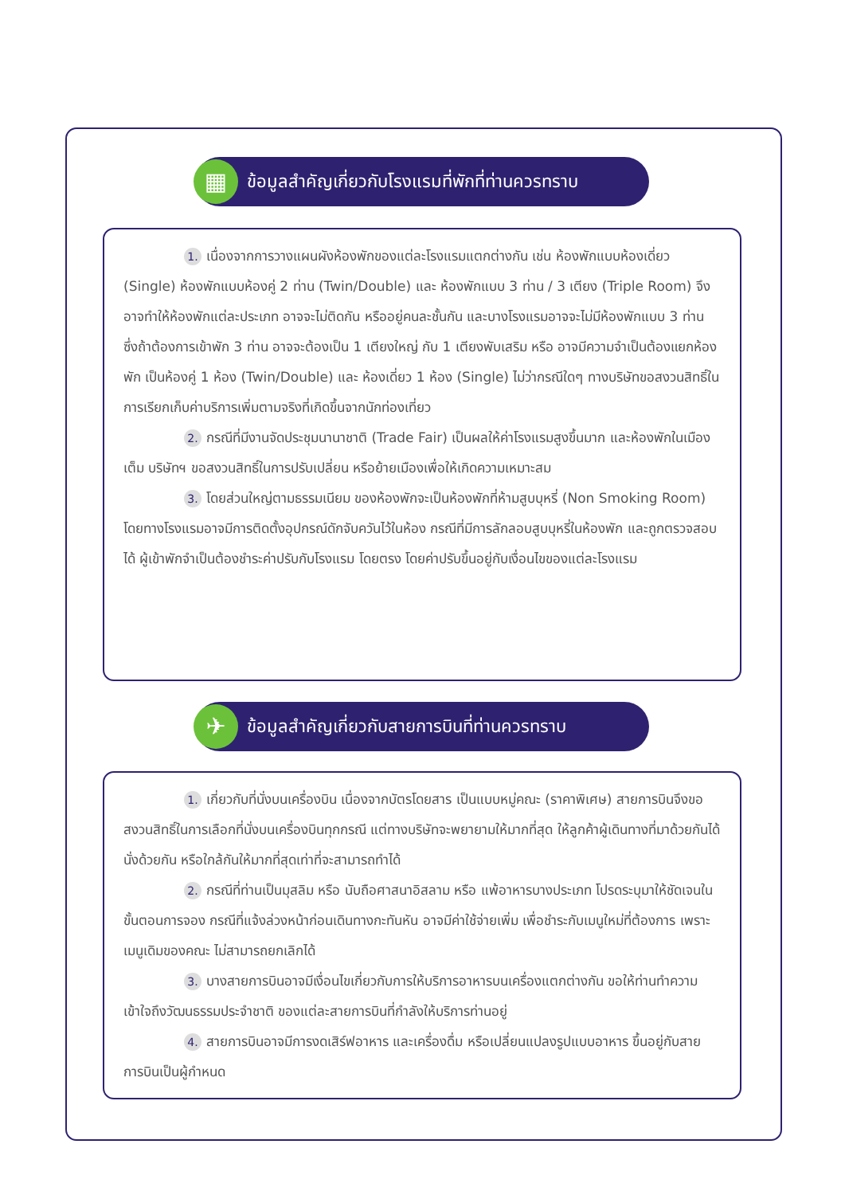▦ ข้อมูลสำคัญเกี่ยวกับโรงแรมที่พักที่ท่านควรทราบ
1. เนื่องจากการวางแผนผังห้องพักของแต่ละโรงแรมแตกต่างกัน เช่น ห้องพักแบบห้องเดี่ยว (Single) ห้องพักแบบห้องคู่ 2 ท่าน (Twin/Double) และ ห้องพักแบบ 3 ท่าน / 3 เตียง (Triple Room) จึงอาจทำให้ห้องพักแต่ละประเภท อาจจะไม่ติดกัน หรืออยู่คนละชั้นกัน และบางโรงแรมอาจจะไม่มีห้องพักแบบ 3 ท่าน ซึ่งถ้าต้องการเข้าพัก 3 ท่าน อาจจะต้องเป็น 1 เตียงใหญ่ กับ 1 เตียงพับเสริม หรือ อาจมีความจำเป็นต้องแยกห้องพัก เป็นห้องคู่ 1 ห้อง (Twin/Double) และ ห้องเดี่ยว 1 ห้อง (Single) ไม่ว่ากรณีใดๆ ทางบริษัทขอสงวนสิทธิ์ในการเรียกเก็บค่าบริการเพิ่มตามจริงที่เกิดขึ้นจากนักท่องเที่ยว
2. กรณีที่มีงานจัดประชุมนานาชาติ (Trade Fair) เป็นผลให้ค่าโรงแรมสูงขึ้นมาก และห้องพักในเมืองเต็ม บริษัทฯ ขอสงวนสิทธิ์ในการปรับเปลี่ยน หรือย้ายเมืองเพื่อให้เกิดความเหมาะสม
3. โดยส่วนใหญ่ตามธรรมเนียม ของห้องพักจะเป็นห้องพักที่ห้ามสูบบุหรี่ (Non Smoking Room) โดยทางโรงแรมอาจมีการติดตั้งอุปกรณ์ดักจับควันไว้ในห้อง กรณีที่มีการลักลอบสูบบุหรี่ในห้องพัก และถูกตรวจสอบได้ ผู้เข้าพักจำเป็นต้องชำระค่าปรับกับโรงแรม โดยตรง โดยค่าปรับขึ้นอยู่กับเงื่อนไขของแต่ละโรงแรม
✈ ข้อมูลสำคัญเกี่ยวกับสายการบินที่ท่านควรทราบ
1. เกี่ยวกับที่นั่งบนเครื่องบิน เนื่องจากบัตรโดยสาร เป็นแบบหมู่คณะ (ราคาพิเศษ) สายการบินจึงขอสงวนสิทธิ์ในการเลือกที่นั่งบนเครื่องบินทุกกรณี แต่ทางบริษัทจะพยายามให้มากที่สุด ให้ลูกค้าผู้เดินทางที่มาด้วยกันได้นั่งด้วยกัน หรือใกล้กันให้มากที่สุดเท่าที่จะสามารถทำได้
2. กรณีที่ท่านเป็นมุสลิม หรือ นับถือศาสนาอิสลาม หรือ แพ้อาหารบางประเภท โปรดระบุมาให้ชัดเจนในขั้นตอนการจอง กรณีที่แจ้งล่วงหน้าก่อนเดินทางกะทันหัน อาจมีค่าใช้จ่ายเพิ่ม เพื่อชำระกับเมนูใหม่ที่ต้องการ เพราะเมนูเดิมของคณะ ไม่สามารถยกเลิกได้
3. บางสายการบินอาจมีเงื่อนไขเกี่ยวกับการให้บริการอาหารบนเครื่องแตกต่างกัน ขอให้ท่านทำความเข้าใจถึงวัฒนธรรมประจำชาติ ของแต่ละสายการบินที่กำลังให้บริการท่านอยู่
4. สายการบินอาจมีการงดเสิร์ฟอาหาร และเครื่องดื่ม หรือเปลี่ยนแปลงรูปแบบอาหาร ขึ้นอยู่กับสายการบินเป็นผู้กำหนด